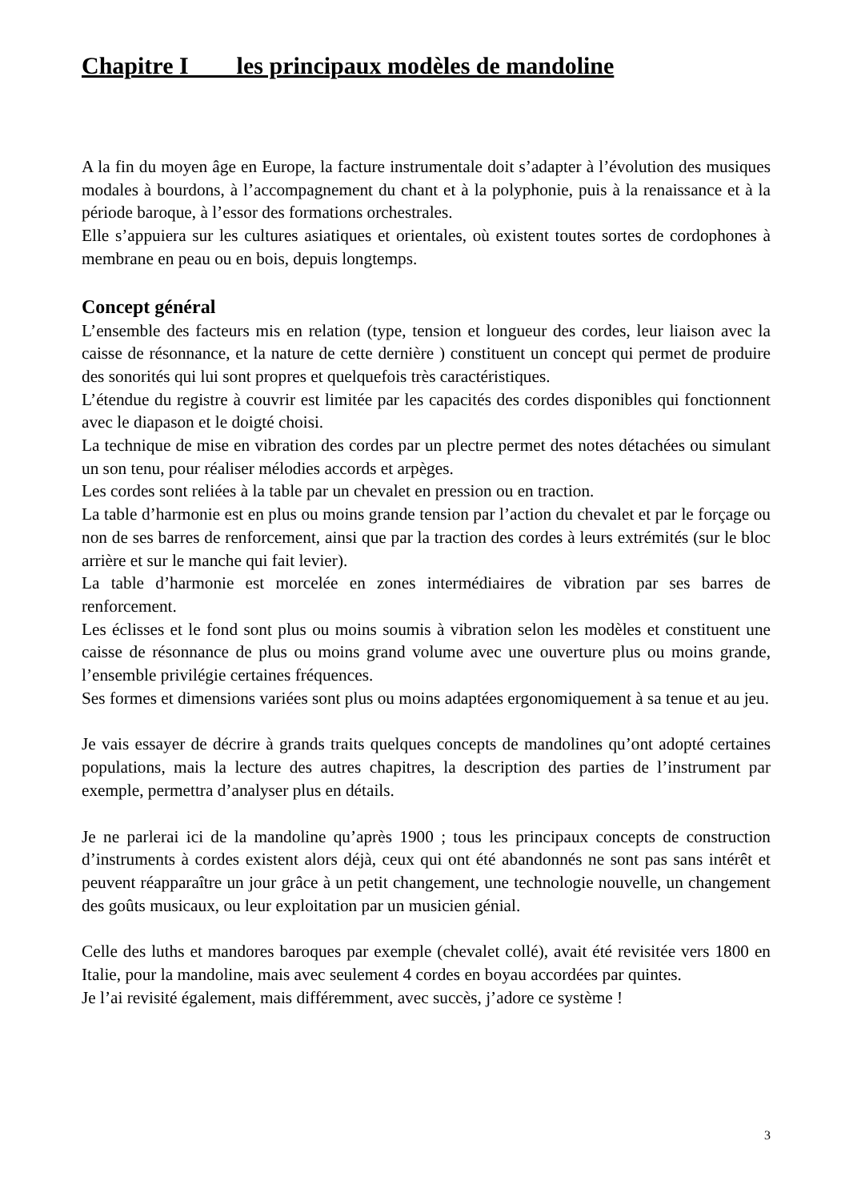Chapitre I les principaux modèles de mandoline
A la fin du moyen âge en Europe, la facture instrumentale doit s’adapter à l’évolution des musiques modales à bourdons, à l’accompagnement du chant et à la polyphonie, puis à la renaissance et à la période baroque, à l’essor des formations orchestrales.
Elle s’appuiera sur les cultures asiatiques et orientales, où existent toutes sortes de cordophones à membrane en peau ou en bois, depuis longtemps.
Concept général
L’ensemble des facteurs mis en relation (type, tension et longueur des cordes, leur liaison avec la caisse de résonnance, et la nature de cette dernière ) constituent un concept qui permet de produire des sonorités qui lui sont propres et quelquefois très caractéristiques.
L’étendue du registre à couvrir est limitée par les capacités des cordes disponibles qui fonctionnent avec le diapason et le doigté choisi.
La technique de mise en vibration des cordes par un plectre permet des notes détachées ou simulant un son tenu, pour réaliser mélodies accords et arpèges.
Les cordes sont reliées à la table par un chevalet en pression ou en traction.
La table d’harmonie est en plus ou moins grande tension par l’action du chevalet et par le forçage ou non de ses barres de renforcement, ainsi que par la traction des cordes à leurs extrémités (sur le bloc arrière et sur le manche qui fait levier).
La table d’harmonie est morcelée en zones intermédiaires de vibration par ses barres de renforcement.
Les éclisses et le fond sont plus ou moins soumis à vibration selon les modèles et constituent une caisse de résonnance de plus ou moins grand volume avec une ouverture plus ou moins grande, l’ensemble privilégie certaines fréquences.
Ses formes et dimensions variées sont plus ou moins adaptées ergonomiquement à sa tenue et au jeu.
Je vais essayer de décrire à grands traits quelques concepts de mandolines qu’ont adopté certaines populations, mais la lecture des autres chapitres, la description des parties de l’instrument par exemple, permettra d’analyser plus en détails.
Je ne parlerai ici de la mandoline qu’après 1900 ; tous les principaux concepts de construction d’instruments à cordes existent alors déjà, ceux qui ont été abandonnés ne sont pas sans intérêt et peuvent réapparaître un jour grâce à un petit changement, une technologie nouvelle, un changement des goûts musicaux, ou leur exploitation par un musicien génial.
Celle des luths et mandores baroques par exemple (chevalet collé), avait été revisitée vers 1800 en Italie, pour la mandoline, mais avec seulement 4 cordes en boyau accordées par quintes.
Je l’ai revisité également, mais différemment, avec succès, j’adore ce système !
3